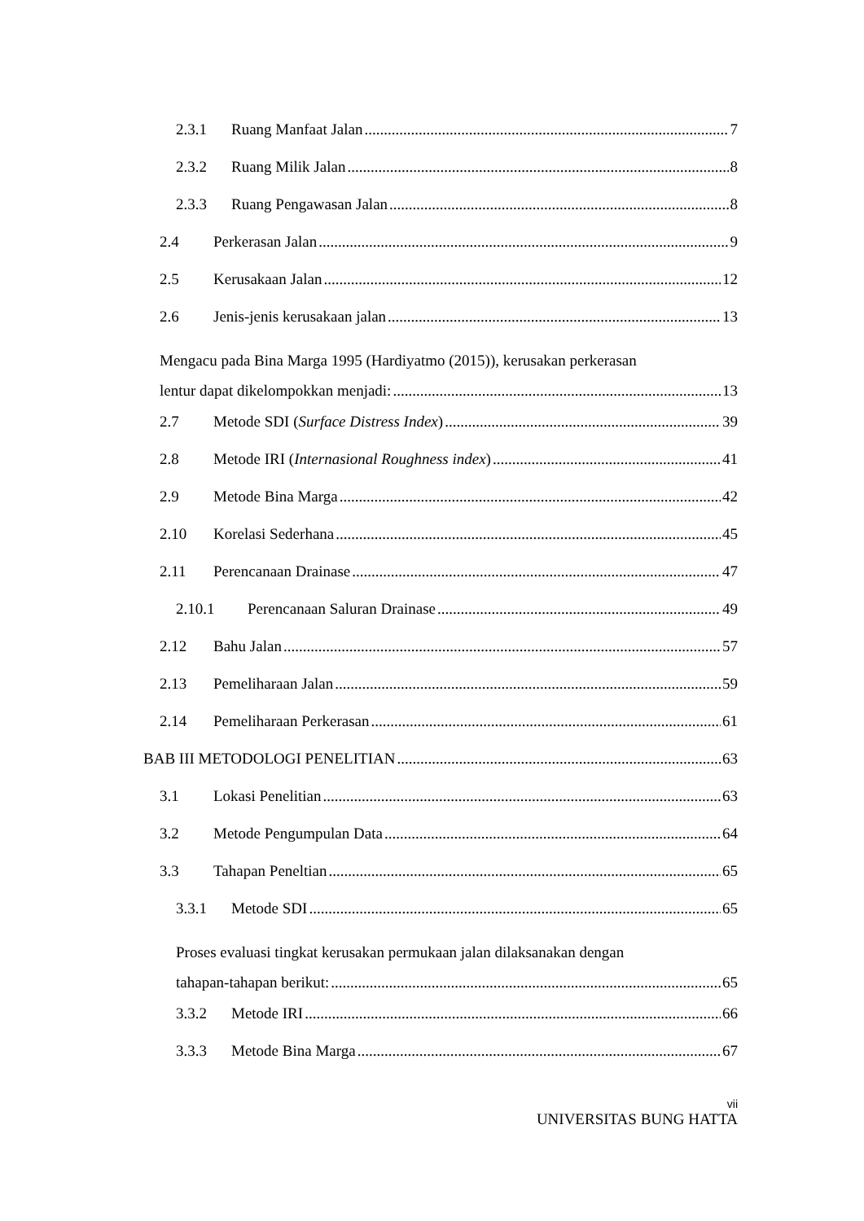2.3.1 Ruang Manfaat Jalan 7
2.3.2 Ruang Milik Jalan 8
2.3.3 Ruang Pengawasan Jalan 8
2.4 Perkerasan Jalan 9
2.5 Kerusakaan Jalan 12
2.6 Jenis-jenis kerusakaan jalan 13
Mengacu pada Bina Marga 1995 (Hardiyatmo (2015)), kerusakan perkerasan
lentur dapat dikelompokkan menjadi: 13
2.7 Metode SDI (Surface Distress Index) 39
2.8 Metode IRI (Internasional Roughness index) 41
2.9 Metode Bina Marga 42
2.10 Korelasi Sederhana 45
2.11 Perencanaan Drainase 47
2.10.1 Perencanaan Saluran Drainase 49
2.12 Bahu Jalan 57
2.13 Pemeliharaan Jalan 59
2.14 Pemeliharaan Perkerasan 61
BAB III METODOLOGI PENELITIAN 63
3.1 Lokasi Penelitian 63
3.2 Metode Pengumpulan Data 64
3.3 Tahapan Peneltian 65
3.3.1 Metode SDI 65
Proses evaluasi tingkat kerusakan permukaan jalan dilaksanakan dengan
tahapan-tahapan berikut: 65
3.3.2 Metode IRI 66
3.3.3 Metode Bina Marga 67
vii
UNIVERSITAS BUNG HATTA